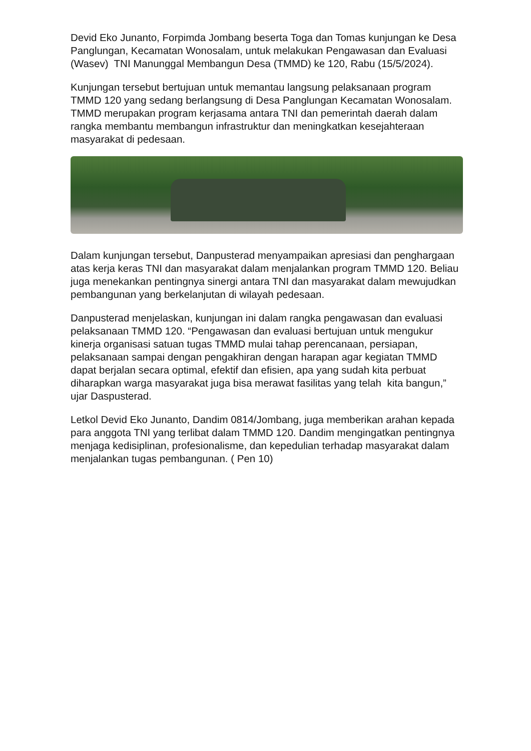Devid Eko Junanto, Forpimda Jombang beserta Toga dan Tomas kunjungan ke Desa Panglungan, Kecamatan Wonosalam, untuk melakukan Pengawasan dan Evaluasi (Wasev) TNI Manunggal Membangun Desa (TMMD) ke 120, Rabu (15/5/2024).
Kunjungan tersebut bertujuan untuk memantau langsung pelaksanaan program TMMD 120 yang sedang berlangsung di Desa Panglungan Kecamatan Wonosalam. TMMD merupakan program kerjasama antara TNI dan pemerintah daerah dalam rangka membantu membangun infrastruktur dan meningkatkan kesejahteraan masyarakat di pedesaan.
Dalam kunjungan tersebut, Danpusterad menyampaikan apresiasi dan penghargaan atas kerja keras TNI dan masyarakat dalam menjalankan program TMMD 120. Beliau juga menekankan pentingnya sinergi antara TNI dan masyarakat dalam mewujudkan pembangunan yang berkelanjutan di wilayah pedesaan.
Danpusterad menjelaskan, kunjungan ini dalam rangka pengawasan dan evaluasi pelaksanaan TMMD 120. “Pengawasan dan evaluasi bertujuan untuk mengukur kinerja organisasi satuan tugas TMMD mulai tahap perencanaan, persiapan, pelaksanaan sampai dengan pengakhiran dengan harapan agar kegiatan TMMD dapat berjalan secara optimal, efektif dan efisien, apa yang sudah kita perbuat diharapkan warga masyarakat juga bisa merawat fasilitas yang telah kita bangun,” ujar Daspusterad.
Letkol Devid Eko Junanto, Dandim 0814/Jombang, juga memberikan arahan kepada para anggota TNI yang terlibat dalam TMMD 120. Dandim mengingatkan pentingnya menjaga kedisiplinan, profesionalisme, dan kepedulian terhadap masyarakat dalam menjalankan tugas pembangunan. ( Pen 10)